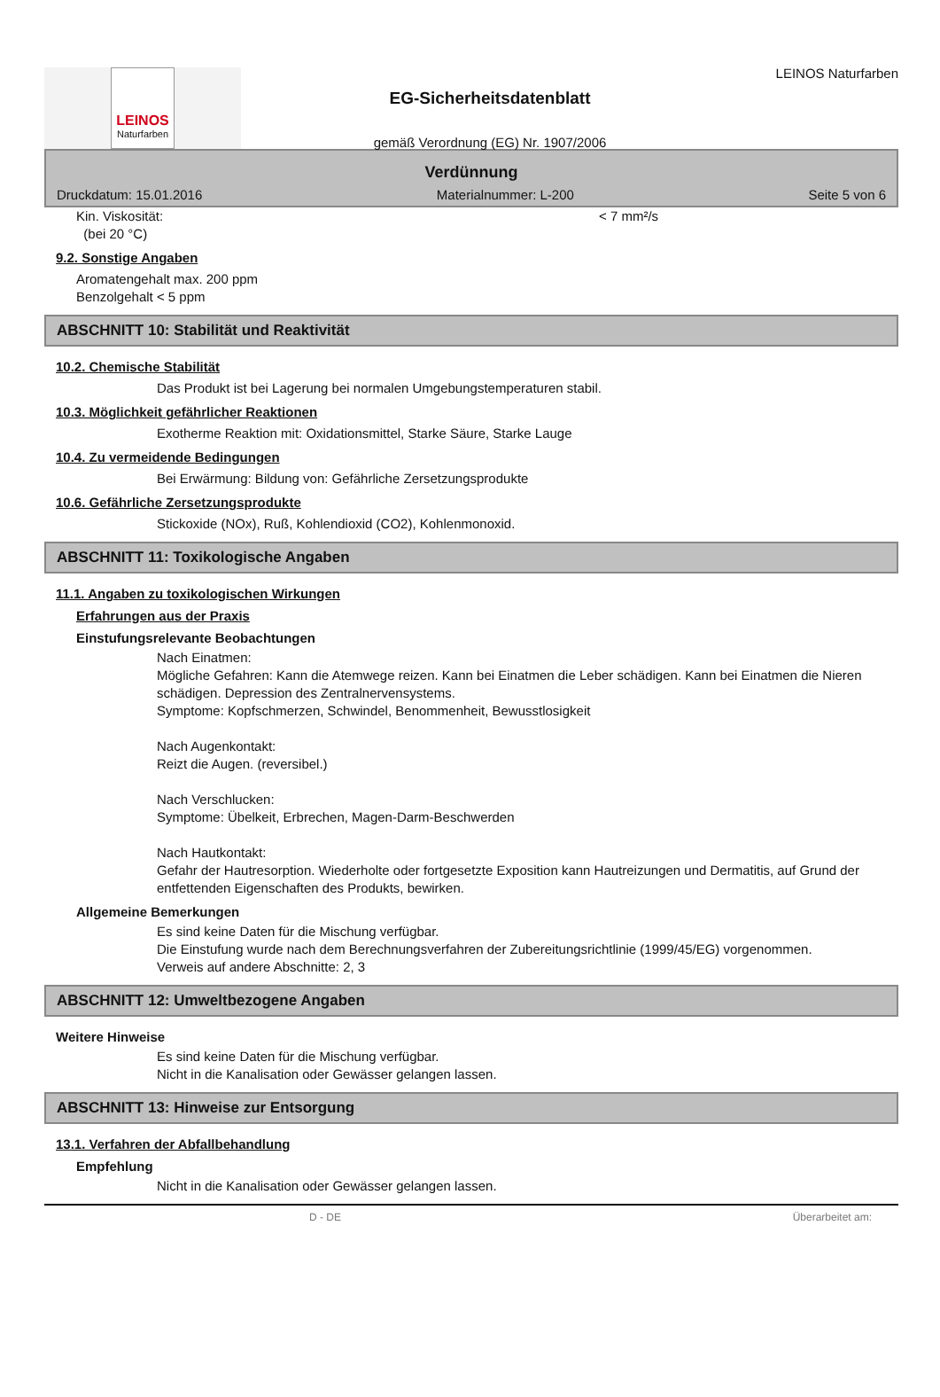LEINOS
Naturfarben
EG-Sicherheitsdatenblatt
gemäß Verordnung (EG) Nr. 1907/2006
LEINOS Naturfarben
Verdünnung
Druckdatum: 15.01.2016 Materialnummer: L-200 Seite 5 von 6
Kin. Viskosität:
(bei 20 °C) < 7 mm²/s
9.2. Sonstige Angaben
Aromatengehalt max. 200 ppm
Benzolgehalt < 5 ppm
ABSCHNITT 10: Stabilität und Reaktivität
10.2. Chemische Stabilität
Das Produkt ist bei Lagerung bei normalen Umgebungstemperaturen stabil.
10.3. Möglichkeit gefährlicher Reaktionen
Exotherme Reaktion mit: Oxidationsmittel, Starke Säure, Starke Lauge
10.4. Zu vermeidende Bedingungen
Bei Erwärmung: Bildung von: Gefährliche Zersetzungsprodukte
10.6. Gefährliche Zersetzungsprodukte
Stickoxide (NOx), Ruß, Kohlendioxid (CO2), Kohlenmonoxid.
ABSCHNITT 11: Toxikologische Angaben
11.1. Angaben zu toxikologischen Wirkungen
Erfahrungen aus der Praxis
Einstufungsrelevante Beobachtungen
Nach Einatmen:
Mögliche Gefahren: Kann die Atemwege reizen. Kann bei Einatmen die Leber schädigen. Kann bei Einatmen die Nieren schädigen. Depression des Zentralnervensystems.
Symptome: Kopfschmerzen, Schwindel, Benommenheit, Bewusstlosigkeit
Nach Augenkontakt:
Reizt die Augen. (reversibel.)
Nach Verschlucken:
Symptome: Übelkeit, Erbrechen, Magen-Darm-Beschwerden
Nach Hautkontakt:
Gefahr der Hautresorption. Wiederholte oder fortgesetzte Exposition kann Hautreizungen und Dermatitis, auf Grund der entfettenden Eigenschaften des Produkts, bewirken.
Allgemeine Bemerkungen
Es sind keine Daten für die Mischung verfügbar.
Die Einstufung wurde nach dem Berechnungsverfahren der Zubereitungsrichtlinie (1999/45/EG) vorgenommen.
Verweis auf andere Abschnitte: 2, 3
ABSCHNITT 12: Umweltbezogene Angaben
Weitere Hinweise
Es sind keine Daten für die Mischung verfügbar.
Nicht in die Kanalisation oder Gewässer gelangen lassen.
ABSCHNITT 13: Hinweise zur Entsorgung
13.1. Verfahren der Abfallbehandlung
Empfehlung
Nicht in die Kanalisation oder Gewässer gelangen lassen.
D - DE Überarbeitet am: